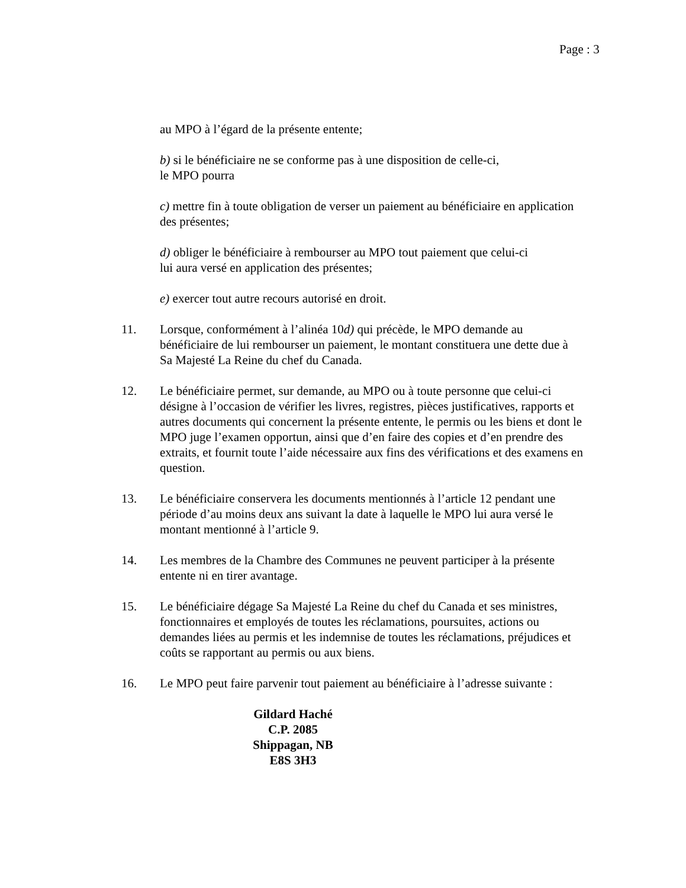Page : 3
au MPO à l’égard de la présente entente;
b) si le bénéficiaire ne se conforme pas à une disposition de celle-ci,
le MPO pourra
c) mettre fin à toute obligation de verser un paiement au bénéficiaire en application des présentes;
d) obliger le bénéficiaire à rembourser au MPO tout paiement que celui-ci
lui aura versé en application des présentes;
e) exercer tout autre recours autorisé en droit.
11. Lorsque, conformément à l’alinéa 10d) qui précède, le MPO demande au bénéficiaire de lui rembourser un paiement, le montant constituera une dette due à Sa Majesté La Reine du chef du Canada.
12. Le bénéficiaire permet, sur demande, au MPO ou à toute personne que celui-ci désigne à l’occasion de vérifier les livres, registres, pièces justificatives, rapports et autres documents qui concernent la présente entente, le permis ou les biens et dont le MPO juge l’examen opportun, ainsi que d’en faire des copies et d’en prendre des extraits, et fournit toute l’aide nécessaire aux fins des vérifications et des examens en question.
13. Le bénéficiaire conservera les documents mentionnés à l’article 12 pendant une période d’au moins deux ans suivant la date à laquelle le MPO lui aura versé le montant mentionné à l’article 9.
14. Les membres de la Chambre des Communes ne peuvent participer à la présente entente ni en tirer avantage.
15. Le bénéficiaire dégage Sa Majesté La Reine du chef du Canada et ses ministres, fonctionnaires et employés de toutes les réclamations, poursuites, actions ou demandes liées au permis et les indemnise de toutes les réclamations, préjudices et coûts se rapportant au permis ou aux biens.
16. Le MPO peut faire parvenir tout paiement au bénéficiaire à l’adresse suivante :
Gildard Haché
C.P. 2085
Shippagan, NB
E8S 3H3